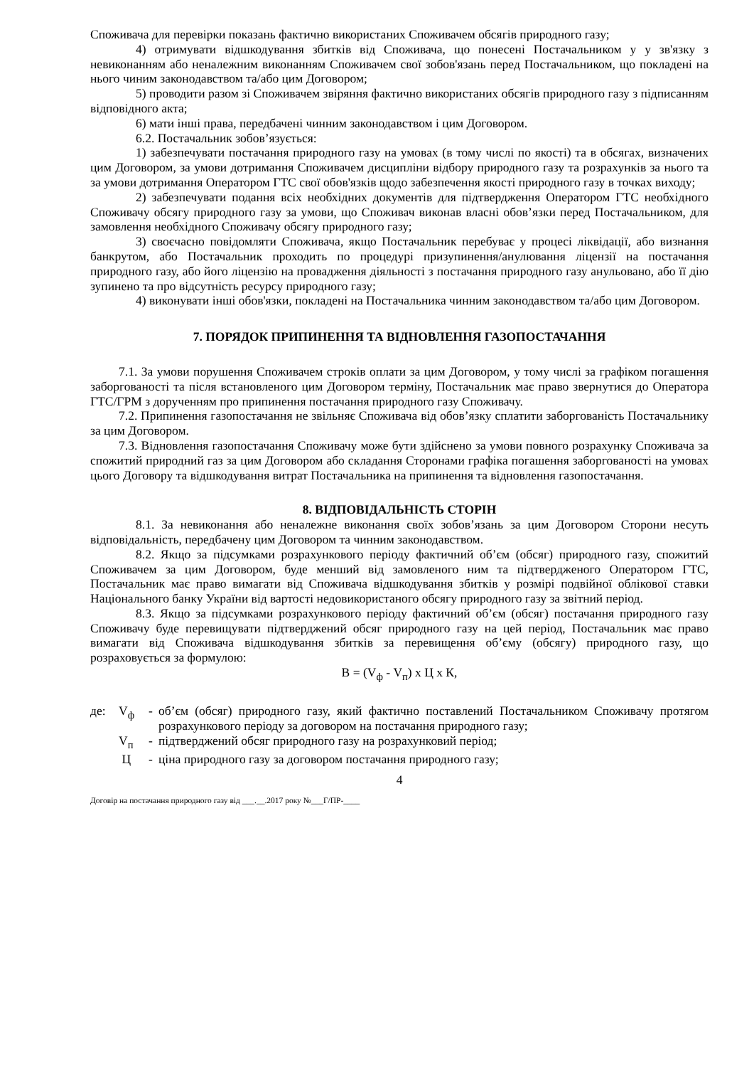Споживача для перевірки показань фактично використаних Споживачем обсягів природного газу;
4) отримувати відшкодування збитків від Споживача, що понесені Постачальником у у зв'язку з невиконанням або неналежним виконанням Споживачем свої зобов'язань перед Постачальником, що покладені на нього чиним законодавством та/або цим Договором;
5) проводити разом зі Споживачем звіряння фактично використаних обсягів природного газу з підписанням відповідного акта;
6) мати інші права, передбачені чинним законодавством і цим Договором.
6.2. Постачальник зобов’язується:
1) забезпечувати постачання природного газу на умовах (в тому числі по якості) та в обсягах, визначених цим Договором, за умови дотримання Споживачем дисципліни відбору природного газу та розрахунків за нього та за умови дотримання Оператором ГТС свої обов'язків щодо забезпечення якості природного газу в точках виходу;
2) забезпечувати подання всіх необхідних документів для підтвердження Оператором ГТС необхідного Споживачу обсягу природного газу за умови, що Споживач виконав власні обов’язки перед Постачальником, для замовлення необхідного Споживачу обсягу природного газу;
3) своєчасно повідомляти Споживача, якщо Постачальник перебуває у процесі ліквідації, або визнання банкрутом, або Постачальник проходить по процедурі призупинення/анулювання ліцензії на постачання природного газу, або його ліцензію на провадження діяльності з постачання природного газу анульовано, або її дію зупинено та про відсутність ресурсу природного газу;
4) виконувати інші обов'язки, покладені на Постачальника чинним законодавством та/або цим Договором.
7. ПОРЯДОК ПРИПИНЕННЯ ТА ВІДНОВЛЕННЯ ГАЗОПОСТАЧАННЯ
7.1. За умови порушення Споживачем строків оплати за цим Договором, у тому числі за графіком погашення заборгованості та після встановленого цим Договором терміну, Постачальник має право звернутися до Оператора ГТС/ГРМ з дорученням про припинення постачання природного газу Споживачу.
7.2. Припинення газопостачання не звільняє Споживача від обов’язку сплатити заборгованість Постачальнику за цим Договором.
7.3. Відновлення газопостачання Споживачу може бути здійснено за умови повного розрахунку Споживача за спожитий природний газ за цим Договором або складання Сторонами графіка погашення заборгованості на умовах цього Договору та відшкодування витрат Постачальника на припинення та відновлення газопостачання.
8. ВІДПОВІДАЛЬНІСТЬ СТОРІН
8.1. За невиконання або неналежне виконання своїх зобов’язань за цим Договором Сторони несуть відповідальність, передбачену цим Договором та чинним законодавством.
8.2. Якщо за підсумками розрахункового періоду фактичний об’єм (обсяг) природного газу, спожитий Споживачем за цим Договором, буде менший від замовленого ним та підтвердженого Оператором ГТС, Постачальник має право вимагати від Споживача відшкодування збитків у розмірі подвійної облікової ставки Національного банку України від вартості недовикористаного обсягу природного газу за звітний період.
8.3. Якщо за підсумками розрахункового періоду фактичний об’єм (обсяг) постачання природного газу Споживачу буде перевищувати підтверджений обсяг природного газу на цей період, Постачальник має право вимагати від Споживача відшкодування збитків за перевищення об’єму (обсягу) природного газу, що розраховується за формулою:
В = (V<sub>ф</sub> - V<sub>п</sub>) х Ц х К,
де: V<sub>ф</sub> - об’єм (обсяг) природного газу, який фактично поставлений Постачальником Споживачу протягом розрахункового періоду за договором на постачання природного газу;
V<sub>п</sub> - підтверджений обсяг природного газу на розрахунковий період;
Ц - ціна природного газу за договором постачання природного газу;
4
Договір на постачання природного газу від ___.__.2017 року №___Г/ПР-____